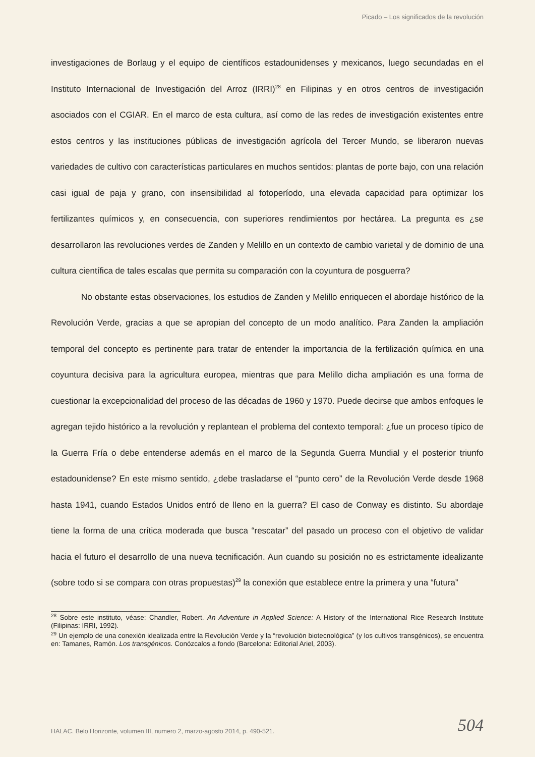Picado – Los significados de la revolución
investigaciones de Borlaug y el equipo de científicos estadounidenses y mexicanos, luego secundadas en el Instituto Internacional de Investigación del Arroz (IRRI)<sup>28</sup> en Filipinas y en otros centros de investigación asociados con el CGIAR. En el marco de esta cultura, así como de las redes de investigación existentes entre estos centros y las instituciones públicas de investigación agrícola del Tercer Mundo, se liberaron nuevas variedades de cultivo con características particulares en muchos sentidos: plantas de porte bajo, con una relación casi igual de paja y grano, con insensibilidad al fotoperíodo, una elevada capacidad para optimizar los fertilizantes químicos y, en consecuencia, con superiores rendimientos por hectárea. La pregunta es ¿se desarrollaron las revoluciones verdes de Zanden y Melillo en un contexto de cambio varietal y de dominio de una cultura científica de tales escalas que permita su comparación con la coyuntura de posguerra?
No obstante estas observaciones, los estudios de Zanden y Melillo enriquecen el abordaje histórico de la Revolución Verde, gracias a que se apropian del concepto de un modo analítico. Para Zanden la ampliación temporal del concepto es pertinente para tratar de entender la importancia de la fertilización química en una coyuntura decisiva para la agricultura europea, mientras que para Melillo dicha ampliación es una forma de cuestionar la excepcionalidad del proceso de las décadas de 1960 y 1970. Puede decirse que ambos enfoques le agregan tejido histórico a la revolución y replantean el problema del contexto temporal: ¿fue un proceso típico de la Guerra Fría o debe entenderse además en el marco de la Segunda Guerra Mundial y el posterior triunfo estadounidense? En este mismo sentido, ¿debe trasladarse el “punto cero” de la Revolución Verde desde 1968 hasta 1941, cuando Estados Unidos entró de lleno en la guerra? El caso de Conway es distinto. Su abordaje tiene la forma de una crítica moderada que busca “rescatar” del pasado un proceso con el objetivo de validar hacia el futuro el desarrollo de una nueva tecnificación. Aun cuando su posición no es estrictamente idealizante (sobre todo si se compara con otras propuestas)<sup>29</sup> la conexión que establece entre la primera y una “futura”
<sup>28</sup> Sobre este instituto, véase: Chandler, Robert. An Adventure in Applied Science: A History of the International Rice Research Institute (Filipinas: IRRI, 1992).
<sup>29</sup> Un ejemplo de una conexión idealizada entre la Revolución Verde y la “revolución biotecnológica” (y los cultivos transgénicos), se encuentra en: Tamanes, Ramón. Los transgénicos. Conózcalos a fondo (Barcelona: Editorial Ariel, 2003).
HALAC. Belo Horizonte, volumen III, numero 2, marzo-agosto 2014, p. 490-521. 504